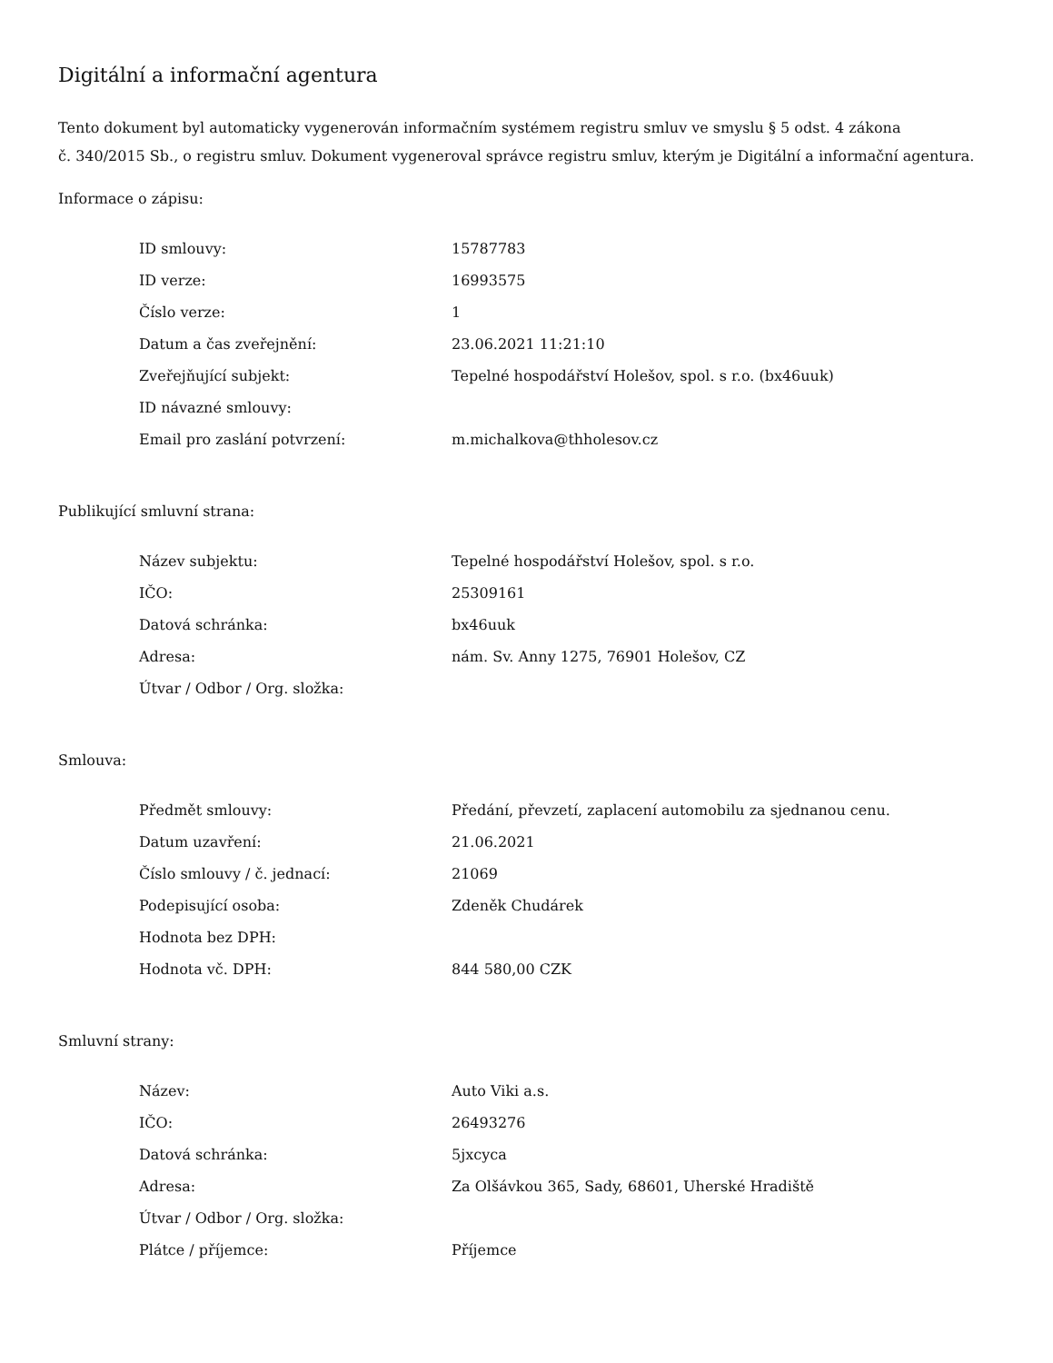Digitální a informační agentura
Tento dokument byl automaticky vygenerován informačním systémem registru smluv ve smyslu § 5 odst. 4 zákona
č. 340/2015 Sb., o registru smluv. Dokument vygeneroval správce registru smluv, kterým je Digitální a informační agentura.
Informace o zápisu:
| ID smlouvy: | 15787783 |
| ID verze: | 16993575 |
| Číslo verze: | 1 |
| Datum a čas zveřejnění: | 23.06.2021 11:21:10 |
| Zveřejňující subjekt: | Tepelné hospodářství Holešov, spol. s r.o. (bx46uuk) |
| ID návazné smlouvy: | |
| Email pro zaslání potvrzení: | m.michalkova@thholesov.cz |
Publikující smluvní strana:
| Název subjektu: | Tepelné hospodářství Holešov, spol. s r.o. |
| IČO: | 25309161 |
| Datová schránka: | bx46uuk |
| Adresa: | nám. Sv. Anny 1275, 76901 Holešov, CZ |
| Útvar / Odbor / Org. složka: | |
Smlouva:
| Předmět smlouvy: | Předání, převzetí, zaplacení automobilu za sjednanou cenu. |
| Datum uzavření: | 21.06.2021 |
| Číslo smlouvy / č. jednací: | 21069 |
| Podepisující osoba: | Zdeněk Chudárek |
| Hodnota bez DPH: | |
| Hodnota vč. DPH: | 844 580,00 CZK |
Smluvní strany:
| Název: | Auto Viki a.s. |
| IČO: | 26493276 |
| Datová schránka: | 5jxcyca |
| Adresa: | Za Olšávkou 365, Sady, 68601, Uherské Hradiště |
| Útvar / Odbor / Org. složka: | |
| Plátce / příjemce: | Příjemce |